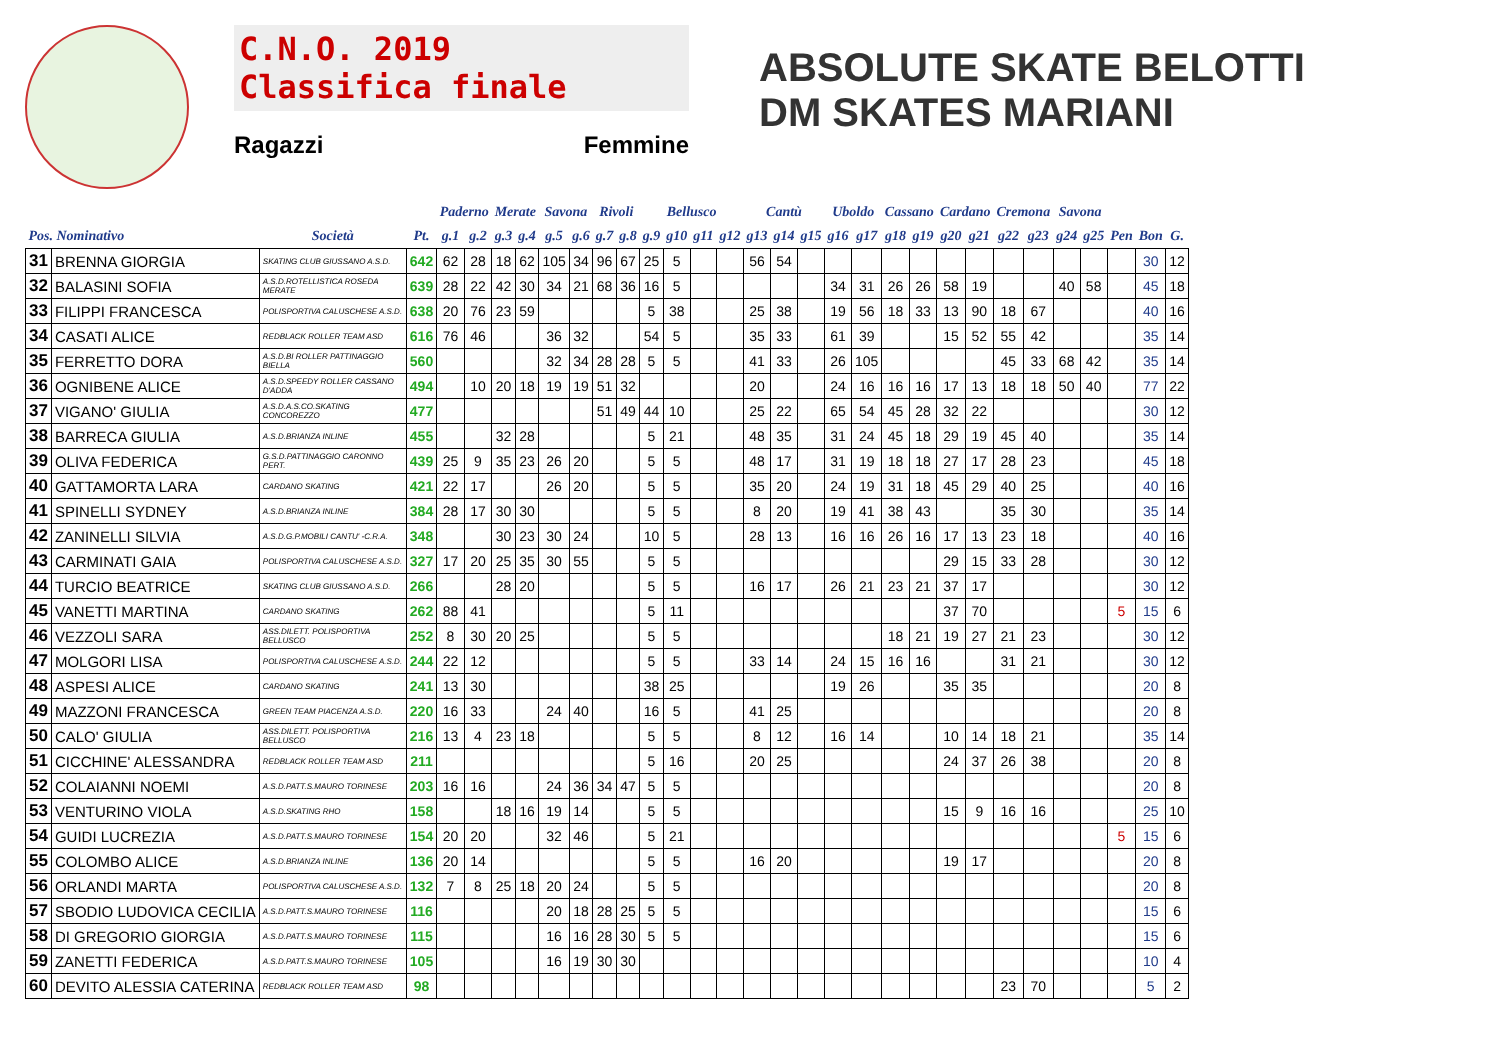C.N.O. 2019
Classifica finale
Ragazzi Femmine
ABSOLUTE SKATE BELOTTI
DM SKATES MARIANI
| | | | | Paderno | | Merate | | Savona | | Rivoli | | Bellusco | | | | Cantù | | | Uboldo | | Cassano | | Cardano | | Cremona | | Savona | | | | |
| --- | --- | --- | --- | --- | --- | --- | --- | --- | --- | --- | --- | --- | --- | --- | --- | --- | --- | --- | --- | --- | --- | --- | --- | --- | --- | --- | --- | --- | --- | --- | --- |
| Pos. Nominativo | | Società | Pt. | g.1 | g.2 | g.3 | g.4 | g.5 | g.6 | g.7 | g.8 | g.9 | g10 | g11 | g12 | g13 | g14 | g15 | g16 | g17 | g18 | g19 | g20 | g21 | g22 | g23 | g24 | g25 | Pen | Bon | G. |
| 31 | BRENNA GIORGIA | SKATING CLUB GIUSSANO A.S.D. | 642 | 62 | 28 | 18 | 62 | 105 | 34 | 96 | 67 | 25 | 5 | | | 56 | 54 | | | | | | | | | | | | | 30 | 12 |
| 32 | BALASINI SOFIA | A.S.D.ROTELLISTICA ROSEDA MERATE | 639 | 28 | 22 | 42 | 30 | 34 | 21 | 68 | 36 | 16 | 5 | | | | | | 34 | 31 | 26 | 26 | 58 | 19 | | | 40 | 58 | | 45 | 18 |
| 33 | FILIPPI FRANCESCA | POLISPORTIVA CALUSCHESE A.S.D. | 638 | 20 | 76 | 23 | 59 | | | | | 5 | 38 | | | 25 | 38 | | 19 | 56 | 18 | 33 | 13 | 90 | 18 | 67 | | | | 40 | 16 |
| 34 | CASATI ALICE | REDBLACK ROLLER TEAM ASD | 616 | 76 | 46 | | | 36 | 32 | | | 54 | 5 | | | 35 | 33 | | 61 | 39 | | | 15 | 52 | 55 | 42 | | | | 35 | 14 |
| 35 | FERRETTO DORA | A.S.D.BI ROLLER PATTINAGGIO BIELLA | 560 | | | | | 32 | 34 | 28 | 28 | 5 | 5 | | | 41 | 33 | | 26 | 105 | | | | | 45 | 33 | 68 | 42 | | 35 | 14 |
| 36 | OGNIBENE ALICE | A.S.D.SPEEDY ROLLER CASSANO D'ADDA | 494 | | 10 | 20 | 18 | 19 | 19 | 51 | 32 | | | | | 20 | | | 24 | 16 | 16 | 16 | 17 | 13 | 18 | 18 | 50 | 40 | | 77 | 22 |
| 37 | VIGANO' GIULIA | A.S.D.A.S.CO.SKATING CONCOREZZO | 477 | | | | | | | 51 | 49 | 44 | 10 | | | 25 | 22 | | 65 | 54 | 45 | 28 | 32 | 22 | | | | | | 30 | 12 |
| 38 | BARRECA GIULIA | A.S.D.BRIANZA INLINE | 455 | | | 32 | 28 | | | | | 5 | 21 | | | 48 | 35 | | 31 | 24 | 45 | 18 | 29 | 19 | 45 | 40 | | | | 35 | 14 |
| 39 | OLIVA FEDERICA | G.S.D.PATTINAGGIO CARONNO PERT. | 439 | 25 | 9 | 35 | 23 | 26 | 20 | | | 5 | 5 | | | 48 | 17 | | 31 | 19 | 18 | 18 | 27 | 17 | 28 | 23 | | | | 45 | 18 |
| 40 | GATTAMORTA LARA | CARDANO SKATING | 421 | 22 | 17 | | | 26 | 20 | | | 5 | 5 | | | 35 | 20 | | 24 | 19 | 31 | 18 | 45 | 29 | 40 | 25 | | | | 40 | 16 |
| 41 | SPINELLI SYDNEY | A.S.D.BRIANZA INLINE | 384 | 28 | 17 | 30 | 30 | | | | | 5 | 5 | | | 8 | 20 | | 19 | 41 | 38 | 43 | | | 35 | 30 | | | | 35 | 14 |
| 42 | ZANINELLI SILVIA | A.S.D.G.P.MOBILI CANTU' -C.R.A. | 348 | | | 30 | 23 | 30 | 24 | | | 10 | 5 | | | 28 | 13 | | 16 | 16 | 26 | 16 | 17 | 13 | 23 | 18 | | | | 40 | 16 |
| 43 | CARMINATI GAIA | POLISPORTIVA CALUSCHESE A.S.D. | 327 | 17 | 20 | 25 | 35 | 30 | 55 | | | 5 | 5 | | | | | | | | | | 29 | 15 | 33 | 28 | | | | 30 | 12 |
| 44 | TURCIO BEATRICE | SKATING CLUB GIUSSANO A.S.D. | 266 | | | 28 | 20 | | | | | 5 | 5 | | | 16 | 17 | | 26 | 21 | 23 | 21 | 37 | 17 | | | | | | 30 | 12 |
| 45 | VANETTI MARTINA | CARDANO SKATING | 262 | 88 | 41 | | | | | | | 5 | 11 | | | | | | | | | | 37 | 70 | | | | | 5 | 15 | 6 |
| 46 | VEZZOLI SARA | ASS.DILETT. POLISPORTIVA BELLUSCO | 252 | 8 | 30 | 20 | 25 | | | | | 5 | 5 | | | | | | | | 18 | 21 | 19 | 27 | 21 | 23 | | | | 30 | 12 |
| 47 | MOLGORI LISA | POLISPORTIVA CALUSCHESE A.S.D. | 244 | 22 | 12 | | | | | | | 5 | 5 | | | 33 | 14 | | 24 | 15 | 16 | 16 | | | 31 | 21 | | | | 30 | 12 |
| 48 | ASPESI ALICE | CARDANO SKATING | 241 | 13 | 30 | | | | | | | 38 | 25 | | | | | | 19 | 26 | | | 35 | 35 | | | | | | 20 | 8 |
| 49 | MAZZONI FRANCESCA | GREEN TEAM PIACENZA A.S.D. | 220 | 16 | 33 | | | 24 | 40 | | | 16 | 5 | | | 41 | 25 | | | | | | | | | | | | | 20 | 8 |
| 50 | CALO' GIULIA | ASS.DILETT. POLISPORTIVA BELLUSCO | 216 | 13 | 4 | 23 | 18 | | | | | 5 | 5 | | | 8 | 12 | | 16 | 14 | | | 10 | 14 | 18 | 21 | | | | 35 | 14 |
| 51 | CICCHINE' ALESSANDRA | REDBLACK ROLLER TEAM ASD | 211 | | | | | | | | | 5 | 16 | | | 20 | 25 | | | | | | 24 | 37 | 26 | 38 | | | | 20 | 8 |
| 52 | COLAIANNI NOEMI | A.S.D.PATT.S.MAURO TORINESE | 203 | 16 | 16 | | | 24 | 36 | 34 | 47 | 5 | 5 | | | | | | | | | | | | | | | | | 20 | 8 |
| 53 | VENTURINO VIOLA | A.S.D.SKATING RHO | 158 | | | 18 | 16 | 19 | 14 | | | 5 | 5 | | | | | | | | | | 15 | 9 | 16 | 16 | | | | 25 | 10 |
| 54 | GUIDI LUCREZIA | A.S.D.PATT.S.MAURO TORINESE | 154 | 20 | 20 | | | 32 | 46 | | | 5 | 21 | | | | | | | | | | | | | | | | 5 | 15 | 6 |
| 55 | COLOMBO ALICE | A.S.D.BRIANZA INLINE | 136 | 20 | 14 | | | | | | | 5 | 5 | | | 16 | 20 | | | | | | 19 | 17 | | | | | | 20 | 8 |
| 56 | ORLANDI MARTA | POLISPORTIVA CALUSCHESE A.S.D. | 132 | 7 | 8 | 25 | 18 | 20 | 24 | | | 5 | 5 | | | | | | | | | | | | | | | | | 20 | 8 |
| 57 | SBODIO LUDOVICA CECILIA | A.S.D.PATT.S.MAURO TORINESE | 116 | | | | | 20 | 18 | 28 | 25 | 5 | 5 | | | | | | | | | | | | | | | | | 15 | 6 |
| 58 | DI GREGORIO GIORGIA | A.S.D.PATT.S.MAURO TORINESE | 115 | | | | | 16 | 16 | 28 | 30 | 5 | 5 | | | | | | | | | | | | | | | | | 15 | 6 |
| 59 | ZANETTI FEDERICA | A.S.D.PATT.S.MAURO TORINESE | 105 | | | | | 16 | 19 | 30 | 30 | | | | | | | | | | | | | | | | | | | 10 | 4 |
| 60 | DEVITO ALESSIA CATERINA | REDBLACK ROLLER TEAM ASD | 98 | | | | | | | | | | | | | | | | | | | | | | 23 | 70 | | | | 5 | 2 |